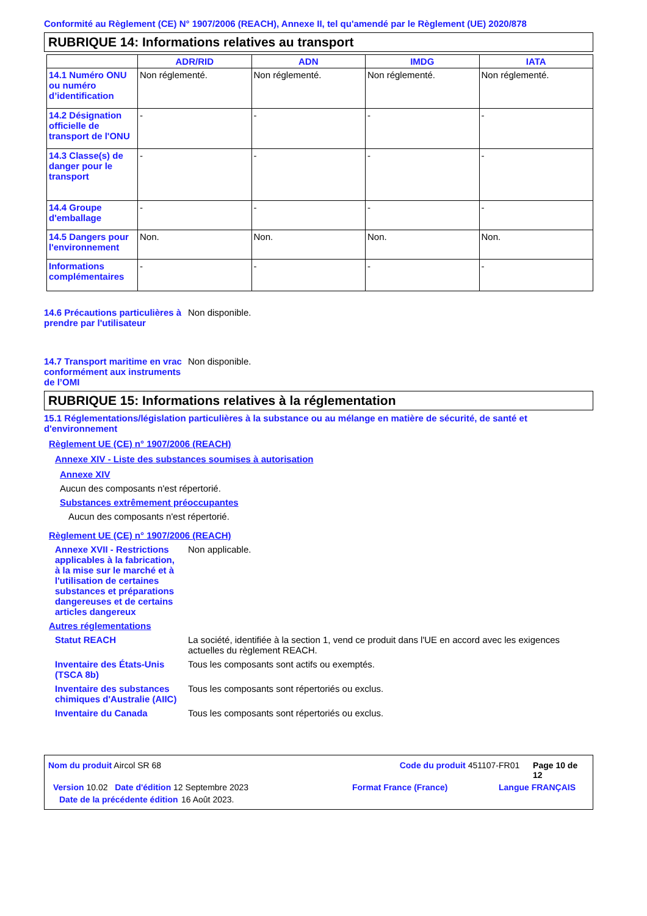Conformité au Règlement (CE) N° 1907/2006 (REACH), Annexe II, tel qu'amendé par le Règlement (UE) 2020/878
RUBRIQUE 14: Informations relatives au transport
| | ADR/RID | ADN | IMDG | IATA |
| --- | --- | --- | --- | --- |
| 14.1 Numéro ONU ou numéro d’identification | Non réglementé. | Non réglementé. | Non réglementé. | Non réglementé. |
| 14.2 Désignation officielle de transport de l'ONU | - | - | - | - |
| 14.3 Classe(s) de danger pour le transport | - | - | - | - |
| 14.4 Groupe d'emballage | - | - | - | - |
| 14.5 Dangers pour l'environnement | Non. | Non. | Non. | Non. |
| Informations complémentaires | - | - | - | - |
14.6 Précautions particulières à prendre par l'utilisateur
Non disponible.
14.7 Transport maritime en vrac conformément aux instruments de l’OMI
Non disponible.
RUBRIQUE 15: Informations relatives à la réglementation
15.1 Réglementations/législation particulières à la substance ou au mélange en matière de sécurité, de santé et d'environnement
Règlement UE (CE) n° 1907/2006 (REACH)
Annexe XIV - Liste des substances soumises à autorisation
Annexe XIV
Aucun des composants n'est répertorié.
Substances extrêmement préoccupantes
Aucun des composants n'est répertorié.
Règlement UE (CE) n° 1907/2006 (REACH)
Annexe XVII - Restrictions applicables à la fabrication, à la mise sur le marché et à l'utilisation de certaines substances et préparations dangereuses et de certains articles dangereux
Non applicable.
Autres réglementations
Statut REACH La société, identifiée à la section 1, vend ce produit dans l'UE en accord avec les exigences actuelles du règlement REACH.
Inventaire des États-Unis (TSCA 8b)
Tous les composants sont actifs ou exemptés.
Inventaire des substances chimiques d'Australie (AIIC)
Tous les composants sont répertoriés ou exclus.
Inventaire du Canada Tous les composants sont répertoriés ou exclus.
Nom du produit Aircol SR 68 Code du produit 451107-FR01 Page 10 de 12
Version 10.02 Date d'édition 12 Septembre 2023 Format France (France) Langue FRANÇAIS
Date de la précédente édition 16 Août 2023.